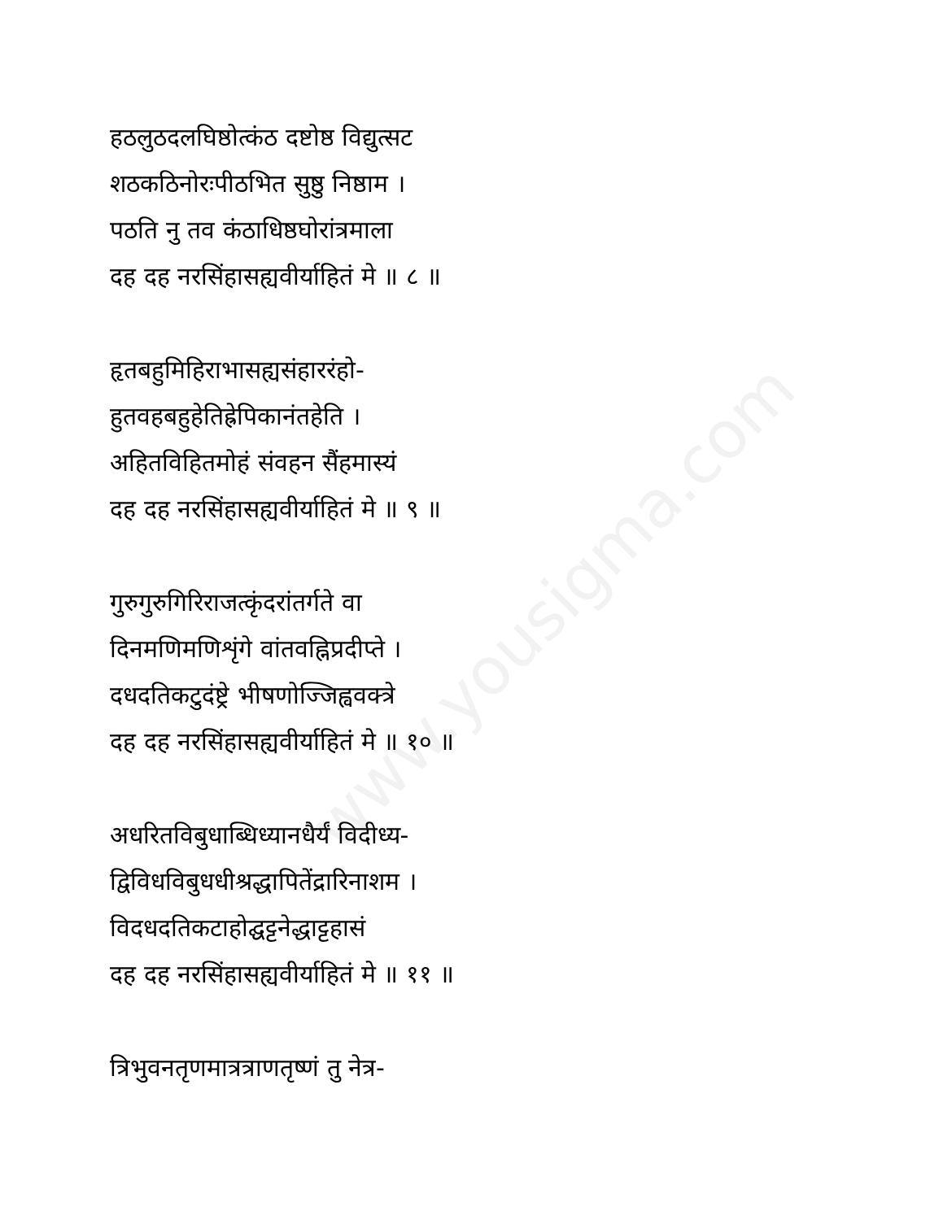www.yousigma.com
हठलुठदलघिष्ठोत्कंठ दष्टोष्ठ विद्युत्सट
शठकठिनोरःपीठभित सुष्ठु निष्ठाम ।
पठति नु तव कंठाधिष्ठघोरांत्रमाला
दह दह नरसिंहासह्यवीर्याहितं मे ॥ ८ ॥
हृतबहुमिहिराभासह्यसंहाररंहो-
हुतवहबहुहेतिह्रेपिकानंतहेति ।
अहितविहितमोहं संवहन सैंहमास्यं
दह दह नरसिंहासह्यवीर्याहितं मे ॥ ९ ॥
गुरुगुरुगिरिराजत्कृंदरांतर्गते वा
दिनमणिमणिशृंगे वांतवह्निप्रदीप्ते ।
दधदतिकटुदंष्ट्रे भीषणोज्जिह्ववक्त्रे
दह दह नरसिंहासह्यवीर्याहितं मे ॥ १० ॥
अधरितविबुधाब्धिध्यानधैर्यं विदीध्य-
द्विविधविबुधधीश्रद्धापितेंद्रारिनाशम ।
विदधदतिकटाहोद्घट्टनेद्धाट्टहासं
दह दह नरसिंहासह्यवीर्याहितं मे ॥ ११ ॥
त्रिभुवनतृणमात्रत्राणतृष्णं तु नेत्र-